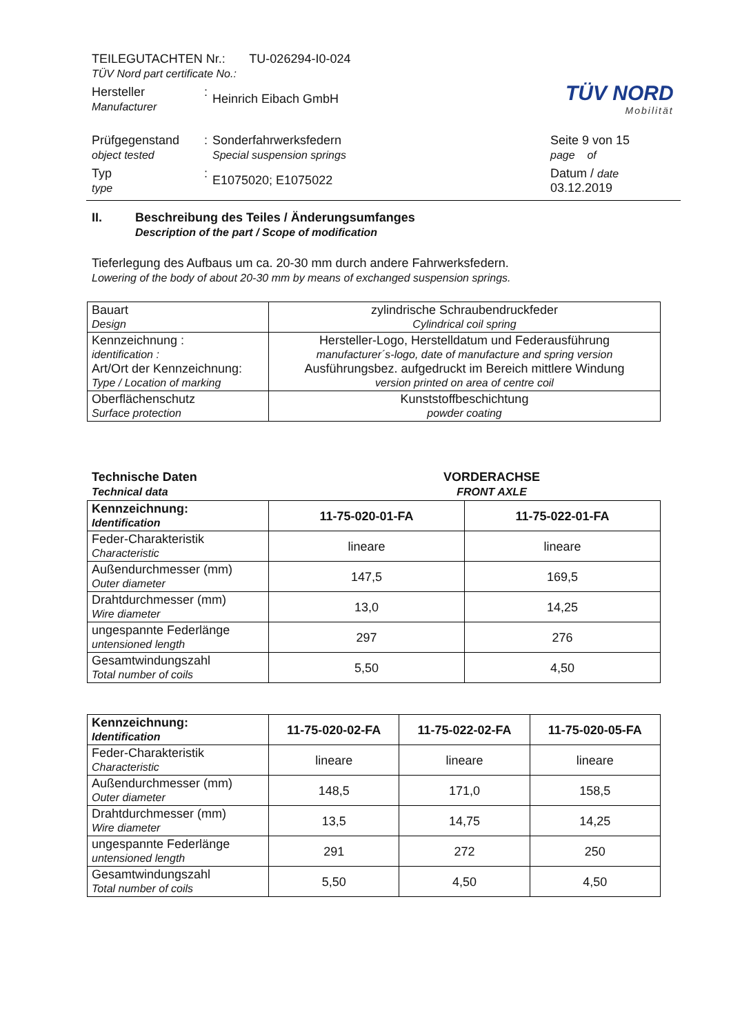TEILEGUTACHTEN Nr.: TU-026294-I0-024
TÜV Nord part certificate No.:
Hersteller
Manufacturer
:
Heinrich Eibach GmbH
Prüfgegenstand
object tested
: Sonderfahrwerksfedern
Special suspension springs
Seite 9 von 15
page of
Typ
type
:
E1075020; E1075022
Datum / date
03.12.2019
TÜV NORD
Mobilität
II. Beschreibung des Teiles / Änderungsumfanges
Description of the part / Scope of modification
Tieferlegung des Aufbaus um ca. 20-30 mm durch andere Fahrwerksfedern.
Lowering of the body of about 20-30 mm by means of exchanged suspension springs.
| Bauart Design | zylindrische Schraubendruckfeder Cylindrical coil spring |
| Kennzeichnung : identification : Art/Ort der Kennzeichnung: Type / Location of marking | Hersteller-Logo, Herstelldatum und Federausführung manufacturer´s-logo, date of manufacture and spring version Ausführungsbez. aufgedruckt im Bereich mittlere Windung version printed on area of centre coil |
| Oberflächenschutz Surface protection | Kunststoffbeschichtung powder coating |
Technische Daten
Technical data
VORDERACHSE
FRONT AXLE
| Kennzeichnung: Identification | 11-75-020-01-FA | 11-75-022-01-FA |
| --- | --- | --- |
| Feder-Charakteristik Characteristic | lineare | lineare |
| Außendurchmesser (mm) Outer diameter | 147,5 | 169,5 |
| Drahtdurchmesser (mm) Wire diameter | 13,0 | 14,25 |
| ungespannte Federlänge untensioned length | 297 | 276 |
| Gesamtwindungszahl Total number of coils | 5,50 | 4,50 |
| Kennzeichnung: Identification | 11-75-020-02-FA | 11-75-022-02-FA | 11-75-020-05-FA |
| --- | --- | --- | --- |
| Feder-Charakteristik Characteristic | lineare | lineare | lineare |
| Außendurchmesser (mm) Outer diameter | 148,5 | 171,0 | 158,5 |
| Drahtdurchmesser (mm) Wire diameter | 13,5 | 14,75 | 14,25 |
| ungespannte Federlänge untensioned length | 291 | 272 | 250 |
| Gesamtwindungszahl Total number of coils | 5,50 | 4,50 | 4,50 |